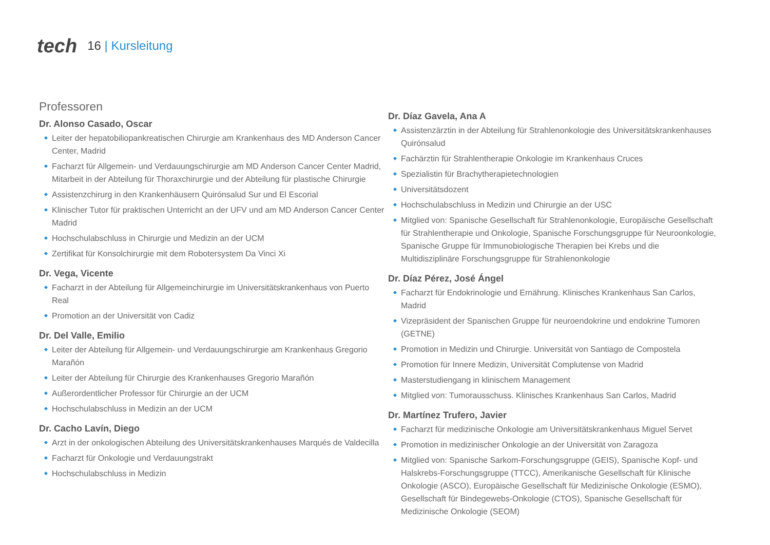tech
16 | Kursleitung
Professoren
Dr. Alonso Casado, Oscar
Leiter der hepatobiliopankreatischen Chirurgie am Krankenhaus des MD Anderson Cancer Center, Madrid
Facharzt für Allgemein- und Verdauungschirurgie am MD Anderson Cancer Center Madrid, Mitarbeit in der Abteilung für Thoraxchirurgie und der Abteilung für plastische Chirurgie
Assistenzchirurg in den Krankenhäusern Quirónsalud Sur und El Escorial
Klinischer Tutor für praktischen Unterricht an der UFV und am MD Anderson Cancer Center Madrid
Hochschulabschluss in Chirurgie und Medizin an der UCM
Zertifikat für Konsolchirurgie mit dem Robotersystem Da Vinci Xi
Dr. Vega, Vicente
Facharzt in der Abteilung für Allgemeinchirurgie im Universitätskrankenhaus von Puerto Real
Promotion an der Universität von Cadiz
Dr. Del Valle, Emilio
Leiter der Abteilung für Allgemein- und Verdauungschirurgie am Krankenhaus Gregorio Marañón
Leiter der Abteilung für Chirurgie des Krankenhauses Gregorio Marañón
Außerordentlicher Professor für Chirurgie an der UCM
Hochschulabschluss in Medizin an der UCM
Dr. Cacho Lavín, Diego
Arzt in der onkologischen Abteilung des Universitätskrankenhauses Marqués de Valdecilla
Facharzt für Onkologie und Verdauungstrakt
Hochschulabschluss in Medizin
Dr. Díaz Gavela, Ana A
Assistenzärztin in der Abteilung für Strahlenonkologie des Universitätskrankenhauses Quirónsalud
Fachärztin für Strahlentherapie Onkologie im Krankenhaus Cruces
Spezialistin für Brachytherapietechnologien
Universitätsdozent
Hochschulabschluss in Medizin und Chirurgie an der USC
Mitglied von: Spanische Gesellschaft für Strahlenonkologie, Europäische Gesellschaft für Strahlentherapie und Onkologie, Spanische Forschungsgruppe für Neuroonkologie, Spanische Gruppe für Immunobiologische Therapien bei Krebs und die Multidisziplinäre Forschungsgruppe für Strahlenonkologie
Dr. Díaz Pérez, José Ángel
Facharzt für Endokrinologie und Ernährung. Klinisches Krankenhaus San Carlos, Madrid
Vizepräsident der Spanischen Gruppe für neuroendokrine und endokrine Tumoren (GETNE)
Promotion in Medizin und Chirurgie. Universität von Santiago de Compostela
Promotion für Innere Medizin, Universität Complutense von Madrid
Masterstudiengang in klinischem Management
Mitglied von: Tumorausschuss. Klinisches Krankenhaus San Carlos, Madrid
Dr. Martínez Trufero, Javier
Facharzt für medizinische Onkologie am Universitätskrankenhaus Miguel Servet
Promotion in medizinischer Onkologie an der Universität von Zaragoza
Mitglied von: Spanische Sarkom-Forschungsgruppe (GEIS), Spanische Kopf- und Halskrebs-Forschungsgruppe (TTCC), Amerikanische Gesellschaft für Klinische Onkologie (ASCO), Europäische Gesellschaft für Medizinische Onkologie (ESMO), Gesellschaft für Bindegewebs-Onkologie (CTOS), Spanische Gesellschaft für Medizinische Onkologie (SEOM)